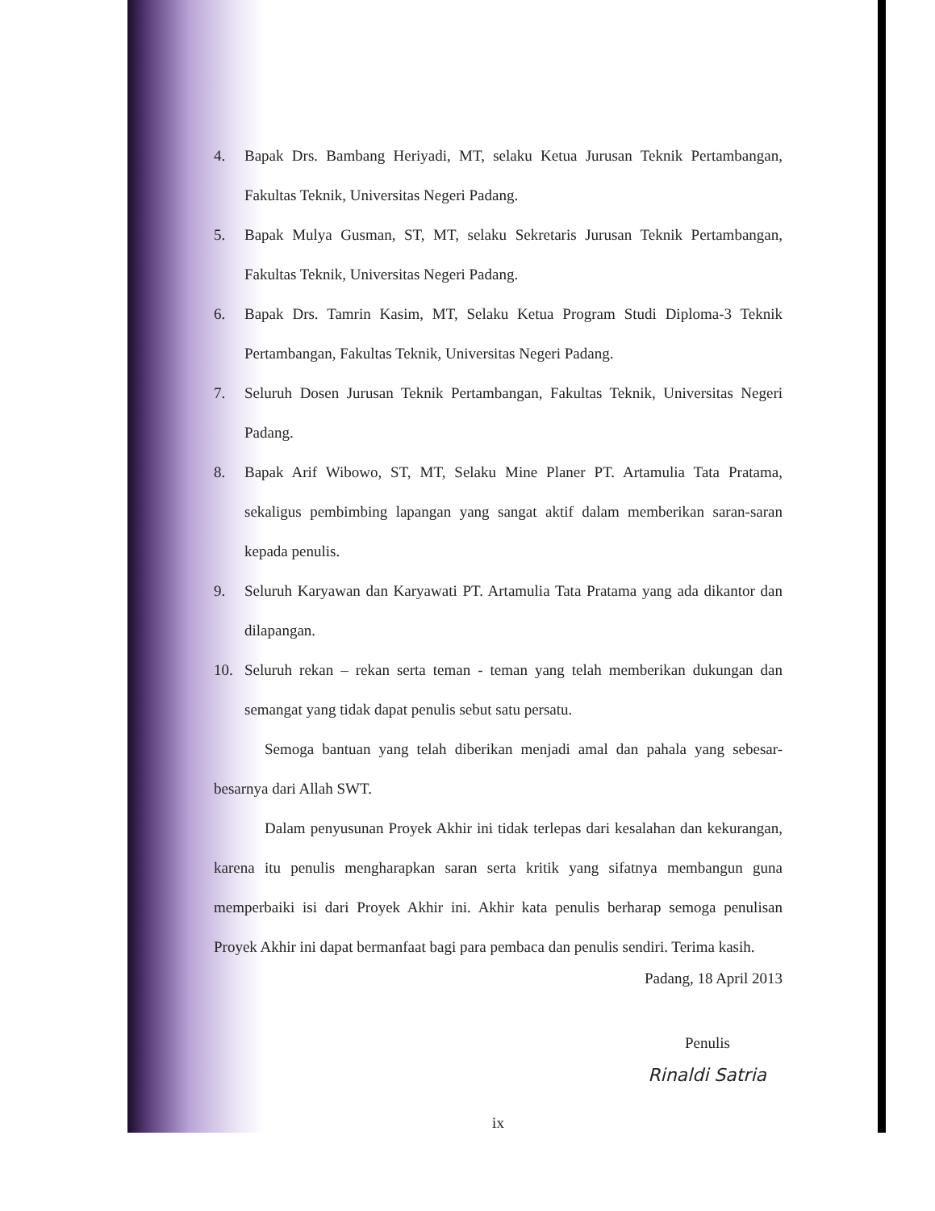4. Bapak Drs. Bambang Heriyadi, MT, selaku Ketua Jurusan Teknik Pertambangan, Fakultas Teknik, Universitas Negeri Padang.
5. Bapak Mulya Gusman, ST, MT, selaku Sekretaris Jurusan Teknik Pertambangan, Fakultas Teknik, Universitas Negeri Padang.
6. Bapak Drs. Tamrin Kasim, MT, Selaku Ketua Program Studi Diploma-3 Teknik Pertambangan, Fakultas Teknik, Universitas Negeri Padang.
7. Seluruh Dosen Jurusan Teknik Pertambangan, Fakultas Teknik, Universitas Negeri Padang.
8. Bapak Arif Wibowo, ST, MT, Selaku Mine Planer PT. Artamulia Tata Pratama, sekaligus pembimbing lapangan yang sangat aktif dalam memberikan saran-saran kepada penulis.
9. Seluruh Karyawan dan Karyawati PT. Artamulia Tata Pratama yang ada dikantor dan dilapangan.
10. Seluruh rekan – rekan serta teman - teman yang telah memberikan dukungan dan semangat yang tidak dapat penulis sebut satu persatu.
Semoga bantuan yang telah diberikan menjadi amal dan pahala yang sebesar-besarnya dari Allah SWT.
Dalam penyusunan Proyek Akhir ini tidak terlepas dari kesalahan dan kekurangan, karena itu penulis mengharapkan saran serta kritik yang sifatnya membangun guna memperbaiki isi dari Proyek Akhir ini. Akhir kata penulis berharap semoga penulisan Proyek Akhir ini dapat bermanfaat bagi para pembaca dan penulis sendiri. Terima kasih.
Padang, 18 April 2013
Penulis
Rinaldi Satria
ix